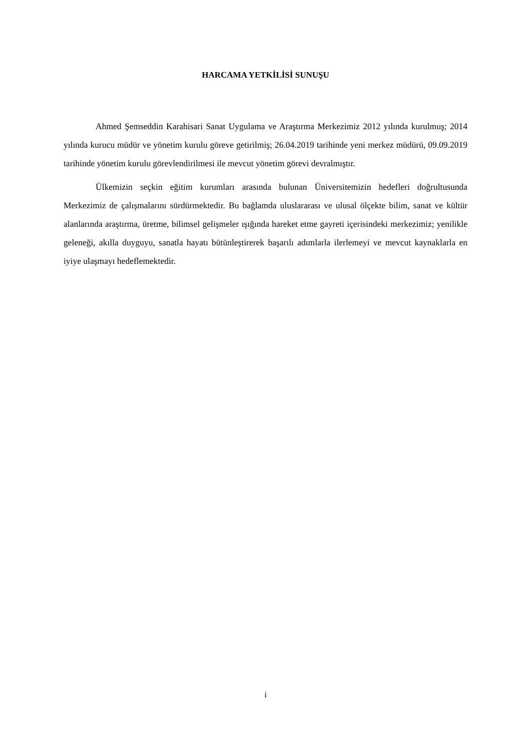HARCAMA YETKİLİSİ SUNUŞU
Ahmed Şemseddin Karahisari Sanat Uygulama ve Araştırma Merkezimiz 2012 yılında kurulmuş; 2014 yılında kurucu müdür ve yönetim kurulu göreve getirilmiş; 26.04.2019 tarihinde yeni merkez müdürü, 09.09.2019 tarihinde yönetim kurulu görevlendirilmesi ile mevcut yönetim görevi devralmıştır.
Ülkemizin seçkin eğitim kurumları arasında bulunan Üniversitemizin hedefleri doğrultusunda Merkezimiz de çalışmalarını sürdürmektedir. Bu bağlamda uluslararası ve ulusal ölçekte bilim, sanat ve kültür alanlarında araştırma, üretme, bilimsel gelişmeler ışığında hareket etme gayreti içerisindeki merkezimiz; yenilikle geleneği, akılla duyguyu, sanatla hayatı bütünleştirerek başarılı adımlarla ilerlemeyi ve mevcut kaynaklarla en iyiye ulaşmayı hedeflemektedir.
i